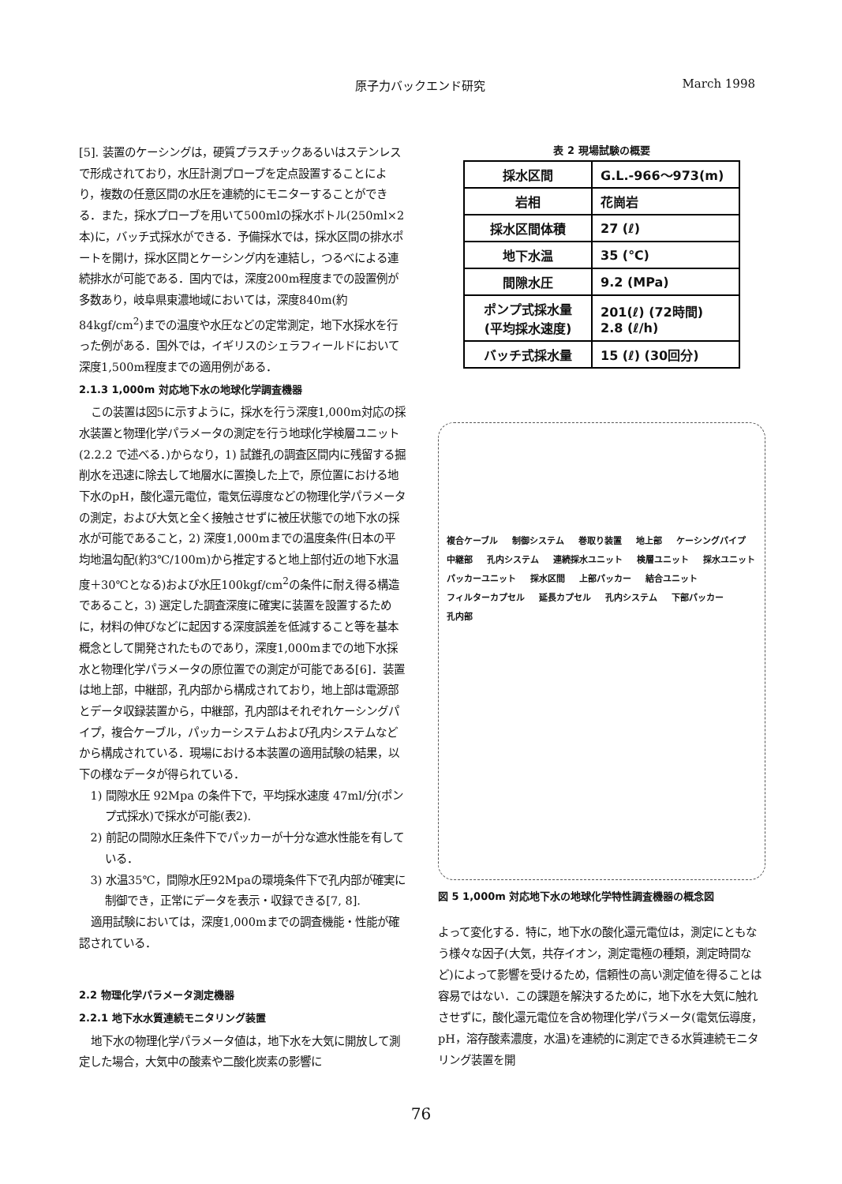原子力バックエンド研究 March 1998
[5]. 装置のケーシングは，硬質プラスチックあるいはステンレスで形成されており，水圧計測プローブを定点設置することにより，複数の任意区間の水圧を連続的にモニターすることができる．また，採水プローブを用いて500mlの採水ボトル(250ml×2本)に，バッチ式採水ができる．予備採水では，採水区間の排水ポートを開け，採水区間とケーシング内を連結し，つるべによる連続排水が可能である．国内では，深度200m程度までの設置例が多数あり，岐阜県東濃地域においては，深度840m(約84kgf/cm<sup>2</sup>)までの温度や水圧などの定常測定，地下水採水を行った例がある．国外では，イギリスのシェラフィールドにおいて深度1,500m程度までの適用例がある．
2.1.3 1,000m 対応地下水の地球化学調査機器
この装置は図5に示すように，採水を行う深度1,000m対応の採水装置と物理化学パラメータの測定を行う地球化学検層ユニット(2.2.2 で述べる．)からなり，1) 試錐孔の調査区間内に残留する掘削水を迅速に除去して地層水に置換した上で，原位置における地下水のpH，酸化還元電位，電気伝導度などの物理化学パラメータの測定，および大気と全く接触させずに被圧状態での地下水の採水が可能であること，2) 深度1,000mまでの温度条件(日本の平均地温勾配(約3℃/100m)から推定すると地上部付近の地下水温度＋30℃となる)および水圧100kgf/cm<sup>2</sup>の条件に耐え得る構造であること，3) 選定した調査深度に確実に装置を設置するために，材料の伸びなどに起因する深度誤差を低減すること等を基本概念として開発されたものであり，深度1,000mまでの地下水採水と物理化学パラメータの原位置での測定が可能である[6]．装置は地上部，中継部，孔内部から構成されており，地上部は電源部とデータ収録装置から，中継部，孔内部はそれぞれケーシングパイプ，複合ケーブル，パッカーシステムおよび孔内システムなどから構成されている．現場における本装置の適用試験の結果，以下の様なデータが得られている．
1) 間隙水圧 92Mpa の条件下で，平均採水速度 47ml/分(ポンプ式採水)で採水が可能(表2).
2) 前記の間隙水圧条件下でパッカーが十分な遮水性能を有している．
3) 水温35℃，間隙水圧92Mpaの環境条件下で孔内部が確実に制御でき，正常にデータを表示・収録できる[7, 8].
適用試験においては，深度1,000mまでの調査機能・性能が確認されている．
2.2 物理化学パラメータ測定機器
2.2.1 地下水水質連続モニタリング装置
地下水の物理化学パラメータ値は，地下水を大気に開放して測定した場合，大気中の酸素や二酸化炭素の影響に
表 2 現場試験の概要
| 採水区間 | G.L.-966～973(m) |
| 岩相 | 花崗岩 |
| 採水区間体積 | 27 (ℓ) |
| 地下水温 | 35 (℃) |
| 間隙水圧 | 9.2 (MPa) |
| ポンプ式採水量 (平均採水速度) | 201(ℓ) (72時間) 2.8 (ℓ/h) |
| バッチ式採水量 | 15 (ℓ) (30回分) |
複合ケーブル 制御システム 巻取り装置 地上部 ケーシングパイプ 中継部 孔内システム 連続採水ユニット 検層ユニット 採水ユニット パッカーユニット 採水区間 上部パッカー 結合ユニット フィルターカプセル 延長カプセル 孔内システム 下部パッカー 孔内部
図 5 1,000m 対応地下水の地球化学特性調査機器の概念図
よって変化する．特に，地下水の酸化還元電位は，測定にともなう様々な因子(大気，共存イオン，測定電極の種類，測定時間など)によって影響を受けるため，信頼性の高い測定値を得ることは容易ではない．この課題を解決するために，地下水を大気に触れさせずに，酸化還元電位を含め物理化学パラメータ(電気伝導度，pH，溶存酸素濃度，水温)を連続的に測定できる水質連続モニタリング装置を開
76